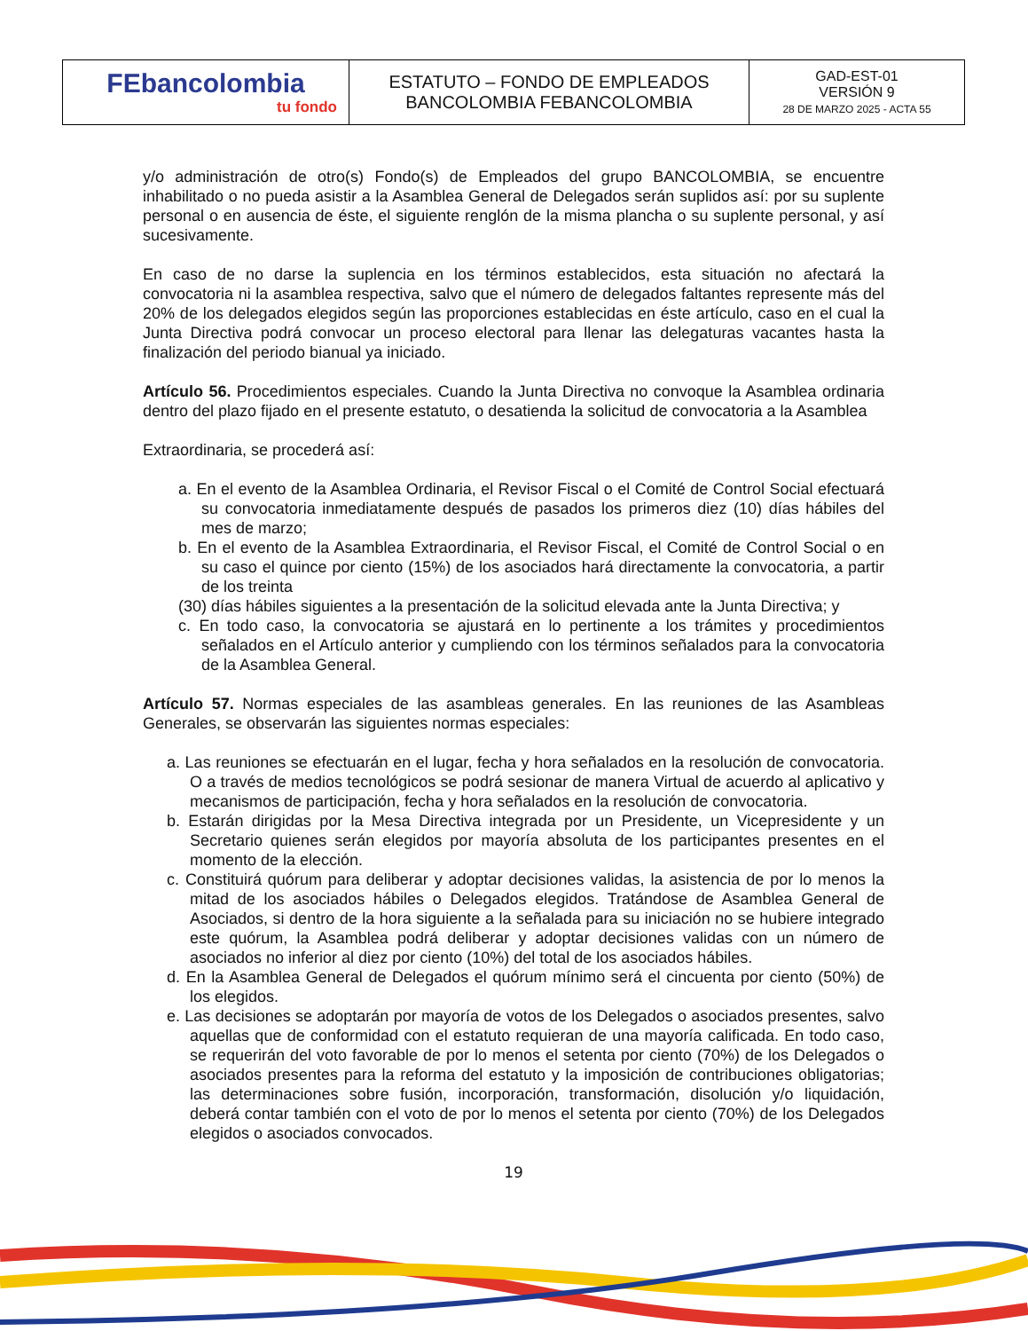| FEbancolombia tu fondo | ESTATUTO – FONDO DE EMPLEADOS BANCOLOMBIA FEBANCOLOMBIA | GAD-EST-01 VERSIÓN 9 28 DE MARZO 2025 - ACTA 55 |
y/o administración de otro(s) Fondo(s) de Empleados del grupo BANCOLOMBIA, se encuentre inhabilitado o no pueda asistir a la Asamblea General de Delegados serán suplidos así: por su suplente personal o en ausencia de éste, el siguiente renglón de la misma plancha o su suplente personal, y así sucesivamente.
En caso de no darse la suplencia en los términos establecidos, esta situación no afectará la convocatoria ni la asamblea respectiva, salvo que el número de delegados faltantes represente más del 20% de los delegados elegidos según las proporciones establecidas en éste artículo, caso en el cual la Junta Directiva podrá convocar un proceso electoral para llenar las delegaturas vacantes hasta la finalización del periodo bianual ya iniciado.
Artículo 56. Procedimientos especiales. Cuando la Junta Directiva no convoque la Asamblea ordinaria dentro del plazo fijado en el presente estatuto, o desatienda la solicitud de convocatoria a la Asamblea
Extraordinaria, se procederá así:
a. En el evento de la Asamblea Ordinaria, el Revisor Fiscal o el Comité de Control Social efectuará su convocatoria inmediatamente después de pasados los primeros diez (10) días hábiles del mes de marzo;
b. En el evento de la Asamblea Extraordinaria, el Revisor Fiscal, el Comité de Control Social o en su caso el quince por ciento (15%) de los asociados hará directamente la convocatoria, a partir de los treinta
(30) días hábiles siguientes a la presentación de la solicitud elevada ante la Junta Directiva; y
c. En todo caso, la convocatoria se ajustará en lo pertinente a los trámites y procedimientos señalados en el Artículo anterior y cumpliendo con los términos señalados para la convocatoria de la Asamblea General.
Artículo 57. Normas especiales de las asambleas generales. En las reuniones de las Asambleas Generales, se observarán las siguientes normas especiales:
a. Las reuniones se efectuarán en el lugar, fecha y hora señalados en la resolución de convocatoria. O a través de medios tecnológicos se podrá sesionar de manera Virtual de acuerdo al aplicativo y mecanismos de participación, fecha y hora señalados en la resolución de convocatoria.
b. Estarán dirigidas por la Mesa Directiva integrada por un Presidente, un Vicepresidente y un Secretario quienes serán elegidos por mayoría absoluta de los participantes presentes en el momento de la elección.
c. Constituirá quórum para deliberar y adoptar decisiones validas, la asistencia de por lo menos la mitad de los asociados hábiles o Delegados elegidos. Tratándose de Asamblea General de Asociados, si dentro de la hora siguiente a la señalada para su iniciación no se hubiere integrado este quórum, la Asamblea podrá deliberar y adoptar decisiones validas con un número de asociados no inferior al diez por ciento (10%) del total de los asociados hábiles.
d. En la Asamblea General de Delegados el quórum mínimo será el cincuenta por ciento (50%) de los elegidos.
e. Las decisiones se adoptarán por mayoría de votos de los Delegados o asociados presentes, salvo aquellas que de conformidad con el estatuto requieran de una mayoría calificada. En todo caso, se requerirán del voto favorable de por lo menos el setenta por ciento (70%) de los Delegados o asociados presentes para la reforma del estatuto y la imposición de contribuciones obligatorias; las determinaciones sobre fusión, incorporación, transformación, disolución y/o liquidación, deberá contar también con el voto de por lo menos el setenta por ciento (70%) de los Delegados elegidos o asociados convocados.
19